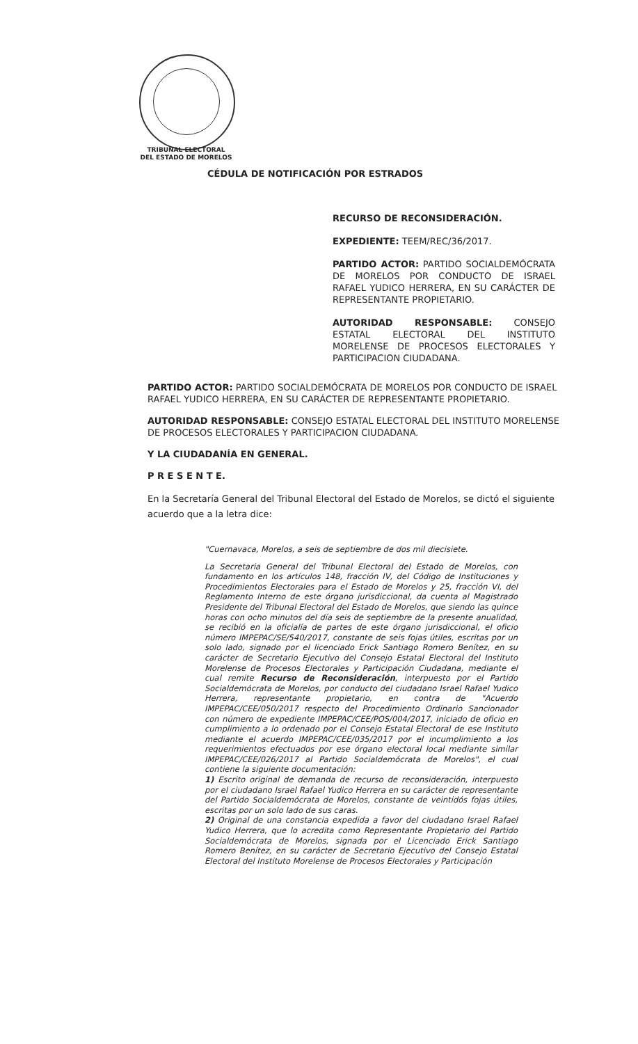TRIBUNAL ELECTORAL
DEL ESTADO DE MORELOS
CÉDULA DE NOTIFICACIÓN POR ESTRADOS
RECURSO DE RECONSIDERACIÓN.
EXPEDIENTE: TEEM/REC/36/2017.
PARTIDO ACTOR: PARTIDO SOCIALDEMÓCRATA DE MORELOS POR CONDUCTO DE ISRAEL RAFAEL YUDICO HERRERA, EN SU CARÁCTER DE REPRESENTANTE PROPIETARIO.
AUTORIDAD RESPONSABLE: CONSEJO ESTATAL ELECTORAL DEL INSTITUTO MORELENSE DE PROCESOS ELECTORALES Y PARTICIPACION CIUDADANA.
PARTIDO ACTOR: PARTIDO SOCIALDEMÓCRATA DE MORELOS POR CONDUCTO DE ISRAEL RAFAEL YUDICO HERRERA, EN SU CARÁCTER DE REPRESENTANTE PROPIETARIO.
AUTORIDAD RESPONSABLE: CONSEJO ESTATAL ELECTORAL DEL INSTITUTO MORELENSE DE PROCESOS ELECTORALES Y PARTICIPACION CIUDADANA.
Y LA CIUDADANÍA EN GENERAL.
P R E S E N T E.
En la Secretaría General del Tribunal Electoral del Estado de Morelos, se dictó el siguiente acuerdo que a la letra dice:
"Cuernavaca, Morelos, a seis de septiembre de dos mil diecisiete.
La Secretaria General del Tribunal Electoral del Estado de Morelos, con fundamento en los artículos 148, fracción IV, del Código de Instituciones y Procedimientos Electorales para el Estado de Morelos y 25, fracción VI, del Reglamento Interno de este órgano jurisdiccional, da cuenta al Magistrado Presidente del Tribunal Electoral del Estado de Morelos, que siendo las quince horas con ocho minutos del día seis de septiembre de la presente anualidad, se recibió en la oficialía de partes de este órgano jurisdiccional, el oficio número IMPEPAC/SE/540/2017, constante de seis fojas útiles, escritas por un solo lado, signado por el licenciado Erick Santiago Romero Benítez, en su carácter de Secretario Ejecutivo del Consejo Estatal Electoral del Instituto Morelense de Procesos Electorales y Participación Ciudadana, mediante el cual remite Recurso de Reconsideración, interpuesto por el Partido Socialdemócrata de Morelos, por conducto del ciudadano Israel Rafael Yudico Herrera, representante propietario, en contra de "Acuerdo IMPEPAC/CEE/050/2017 respecto del Procedimiento Ordinario Sancionador con número de expediente IMPEPAC/CEE/POS/004/2017, iniciado de oficio en cumplimiento a lo ordenado por el Consejo Estatal Electoral de ese Instituto mediante el acuerdo IMPEPAC/CEE/035/2017 por el incumplimiento a los requerimientos efectuados por ese órgano electoral local mediante similar IMPEPAC/CEE/026/2017 al Partido Socialdemócrata de Morelos", el cual contiene la siguiente documentación:
1) Escrito original de demanda de recurso de reconsideración, interpuesto por el ciudadano Israel Rafael Yudico Herrera en su carácter de representante del Partido Socialdemócrata de Morelos, constante de veintidós fojas útiles, escritas por un solo lado de sus caras.
2) Original de una constancia expedida a favor del ciudadano Israel Rafael Yudico Herrera, que lo acredita como Representante Propietario del Partido Socialdemócrata de Morelos, signada por el Licenciado Erick Santiago Romero Benítez, en su carácter de Secretario Ejecutivo del Consejo Estatal Electoral del Instituto Morelense de Procesos Electorales y Participación